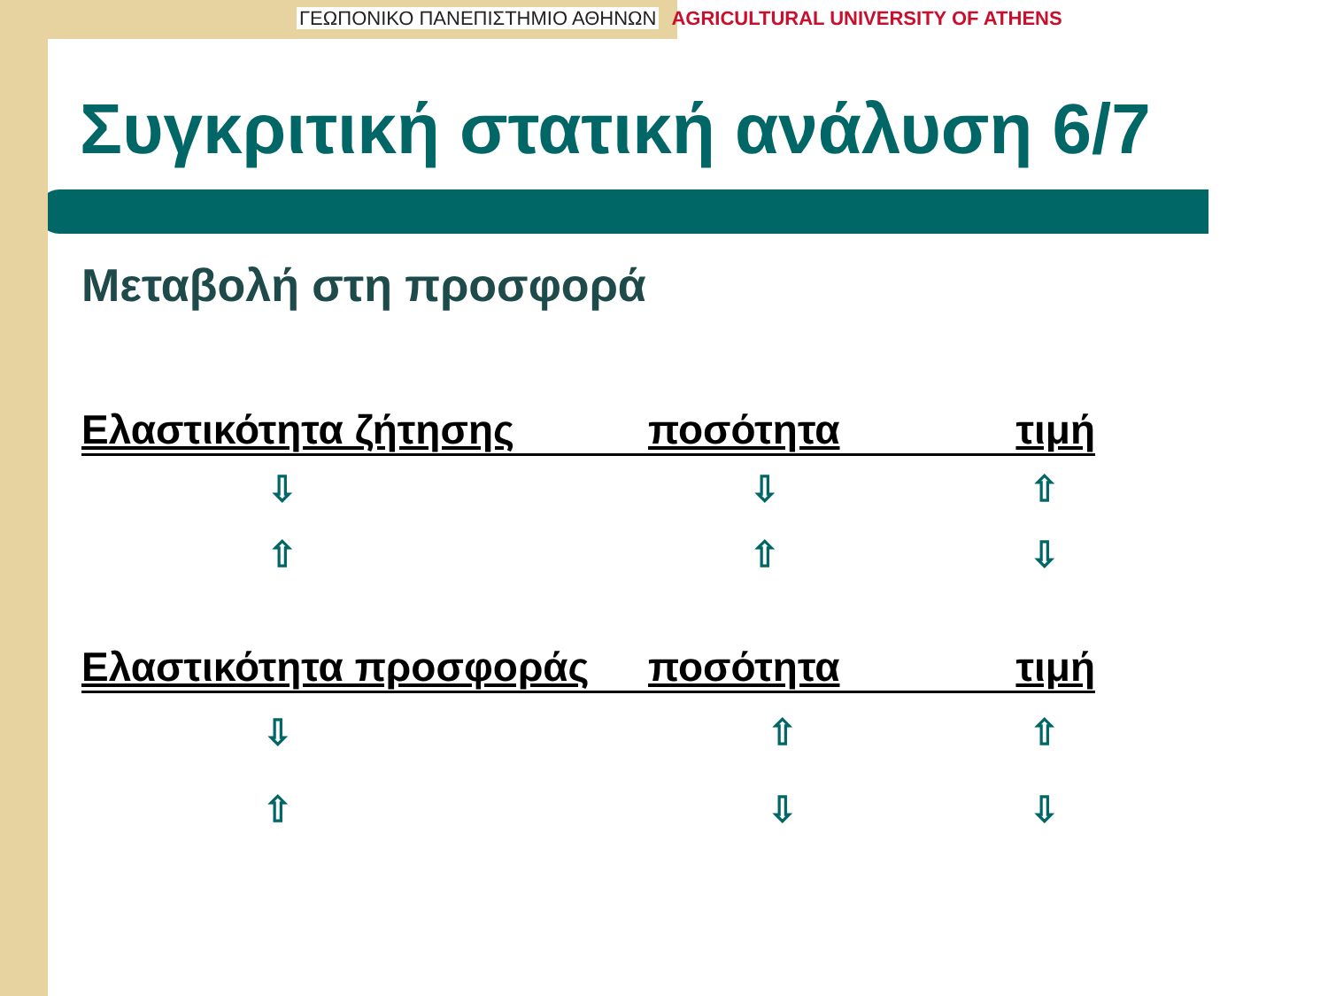ΓΕΩΠΟΝΙΚΟ ΠΑΝΕΠΙΣΤΗΜΙΟ ΑΘΗΝΩΝ AGRICULTURAL UNIVERSITY OF ATHENS
Συγκριτική στατική ανάλυση 6/7
Μεταβολή στη προσφορά
| Ελαστικότητα ζήτησης | ποσότητα | τιμή |
| --- | --- | --- |
| ⇩ | ⇩ | ⇧ |
| ⇧ | ⇧ | ⇩ |
| Ελαστικότητα προσφοράς | ποσότητα | τιμή |
| ⇩ | ⇧ | ⇧ |
| ⇧ | ⇩ | ⇩ |